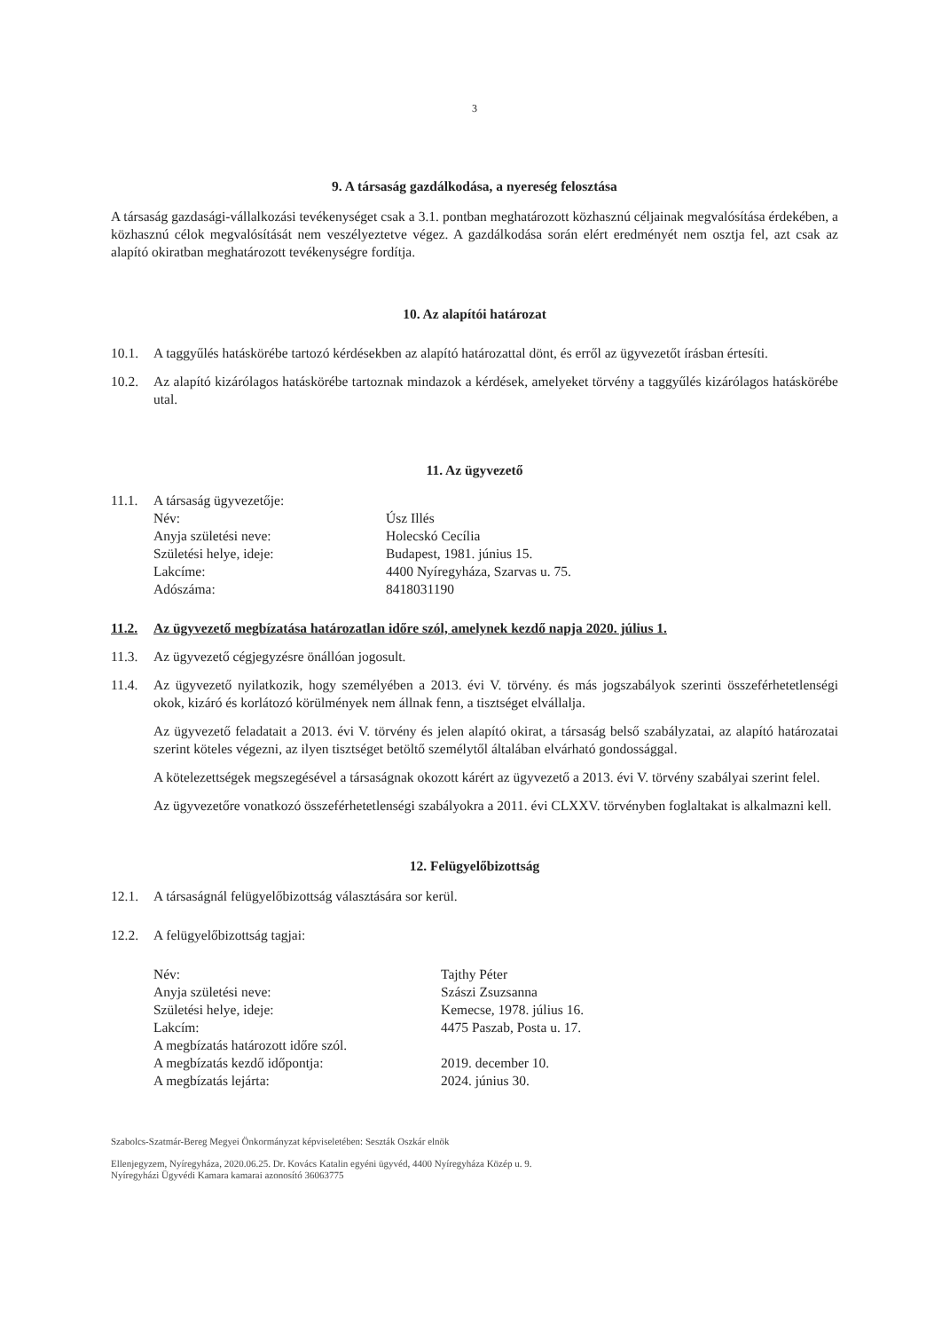3
9. A társaság gazdálkodása, a nyereség felosztása
A társaság gazdasági-vállalkozási tevékenységet csak a 3.1. pontban meghatározott közhasznú céljainak megvalósítása érdekében, a közhasznú célok megvalósítását nem veszélyeztetve végez. A gazdálkodása során elért eredményét nem osztja fel, azt csak az alapító okiratban meghatározott tevékenységre fordítja.
10. Az alapítói határozat
10.1. A taggyűlés hatáskörébe tartozó kérdésekben az alapító határozattal dönt, és erről az ügyvezetőt írásban értesíti.
10.2. Az alapító kizárólagos hatáskörébe tartoznak mindazok a kérdések, amelyeket törvény a taggyűlés kizárólagos hatáskörébe utal.
11. Az ügyvezető
11.1. A társaság ügyvezetője:
| Név: | Úsz Illés |
| Anyja születési neve: | Holecskó Cecília |
| Születési helye, ideje: | Budapest, 1981. június 15. |
| Lakcíme: | 4400 Nyíregyháza, Szarvas u. 75. |
| Adószáma: | 8418031190 |
11.2. Az ügyvezető megbízatása határozatlan időre szól, amelynek kezdő napja 2020. július 1.
11.3. Az ügyvezető cégjegyzésre önállóan jogosult.
11.4. Az ügyvezető nyilatkozik, hogy személyében a 2013. évi V. törvény. és más jogszabályok szerinti összeférhetetlenségi okok, kizáró és korlátozó körülmények nem állnak fenn, a tisztséget elvállalja.
Az ügyvezető feladatait a 2013. évi V. törvény és jelen alapító okirat, a társaság belső szabályzatai, az alapító határozatai szerint köteles végezni, az ilyen tisztséget betöltő személytől általában elvárható gondossággal.
A kötelezettségek megszegésével a társaságnak okozott kárért az ügyvezető a 2013. évi V. törvény szabályai szerint felel.
Az ügyvezetőre vonatkozó összeférhetetlenségi szabályokra a 2011. évi CLXXV. törvényben foglaltakat is alkalmazni kell.
12. Felügyelőbizottság
12.1. A társaságnál felügyelőbizottság választására sor kerül.
12.2. A felügyelőbizottság tagjai:
| Név: | Tajthy Péter |
| Anyja születési neve: | Szászi Zsuzsanna |
| Születési helye, ideje: | Kemecse, 1978. július 16. |
| Lakcím: | 4475 Paszab, Posta u. 17. |
| A megbízatás határozott időre szól. | |
| A megbízatás kezdő időpontja: | 2019. december 10. |
| A megbízatás lejárta: | 2024. június 30. |
Szabolcs-Szatmár-Bereg Megyei Önkormányzat képviseletében: Seszták Oszkár elnök
Ellenjegyzem, Nyíregyháza, 2020.06.25. Dr. Kovács Katalin egyéni ügyvéd, 4400 Nyíregyháza Közép u. 9.
Nyíregyházi Ügyvédi Kamara kamarai azonosító 36063775